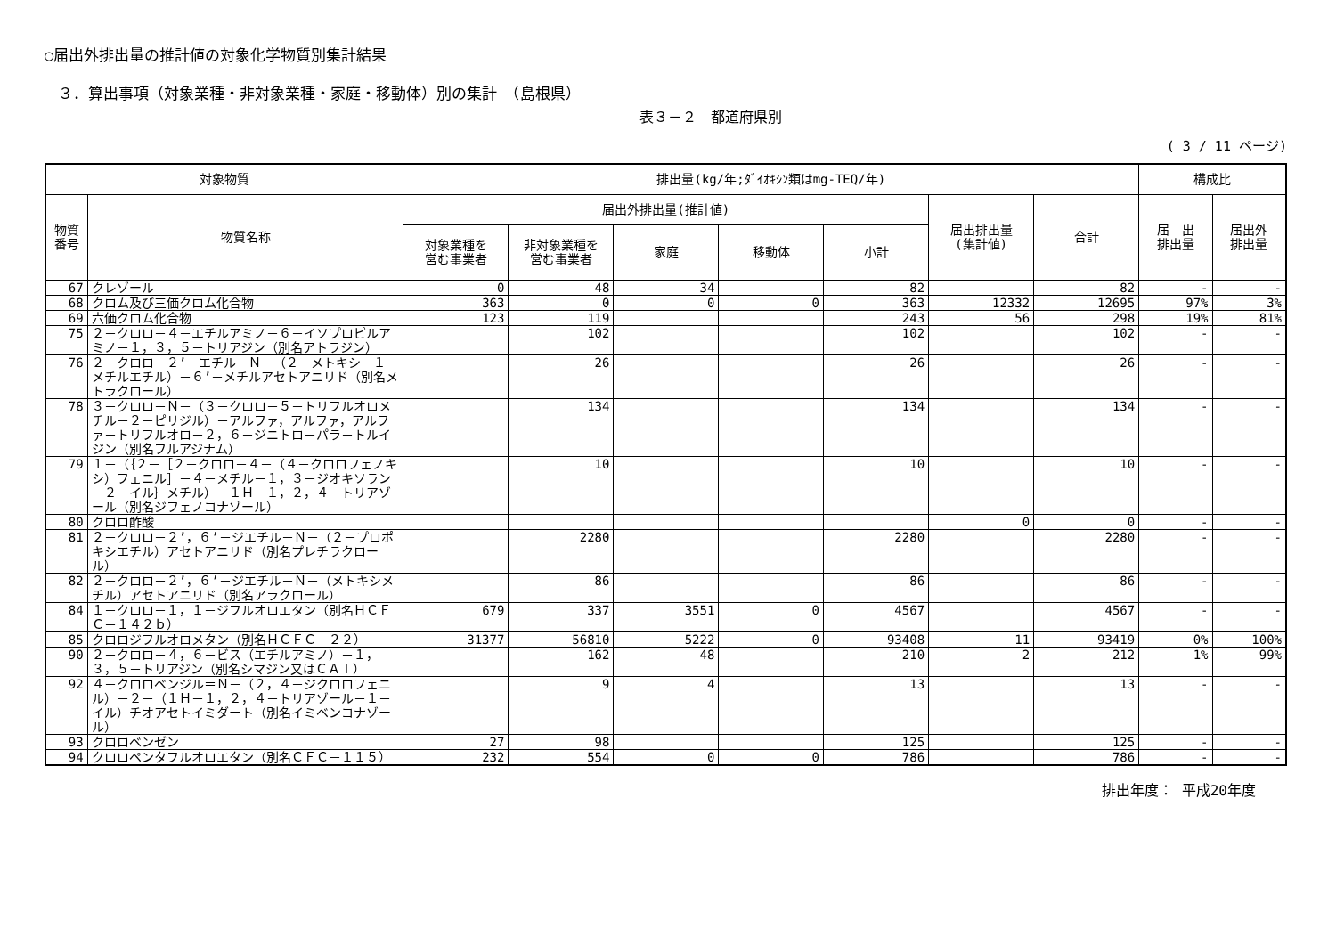○届出外排出量の推計値の対象化学物質別集計結果
３．算出事項（対象業種・非対象業種・家庭・移動体）別の集計　（島根県）
表３－２　都道府県別
( 3 / 11 ページ)
| 対象物質 | | 排出量(kg/年;ﾀﾞｲｵｷｼﾝ類はmg-TEQ/年) | | | | | | | 構成比 | |
| --- | --- | --- | --- | --- | --- | --- | --- | --- | --- | --- |
| 物質 番号 | 物質名称 | 届出外排出量(推計値) | | | | | 届出排出量 (集計値) | 合計 | 届 出 排出量 | 届出外 排出量 |
| | | 対象業種を 営む事業者 | 非対象業種を 営む事業者 | 家庭 | 移動体 | 小計 | | | | |
| 67 | クレゾール | 0 | 48 | 34 | | 82 | | 82 | - | - |
| 68 | クロム及び三価クロム化合物 | 363 | 0 | 0 | 0 | 363 | 12332 | 12695 | 97% | 3% |
| 69 | 六価クロム化合物 | 123 | 119 | | | 243 | 56 | 298 | 19% | 81% |
| 75 | ２－クロロ－４－エチルアミノ－６－イソプロピルアミノ－１，３，５－トリアジン（別名アトラジン） | | 102 | | | 102 | | 102 | - | - |
| 76 | ２－クロロ－２’－エチル－Ｎ－（２－メトキシ－１－メチルエチル）－６’－メチルアセトアニリド（別名メトラクロール） | | 26 | | | 26 | | 26 | - | - |
| 78 | ３－クロロ－Ｎ－（３－クロロ－５－トリフルオロメチル－２－ピリジル）－アルファ，アルファ，アルファ－トリフルオロ－２，６－ジニトロ－パラ－トルイジン（別名フルアジナム） | | 134 | | | 134 | | 134 | - | - |
| 79 | １－（｛２－［２－クロロ－４－（４－クロロフェノキシ）フェニル］－４－メチル－１，３－ジオキソラン－２－イル｝メチル）－１Ｈ－１，２，４－トリアゾール（別名ジフェノコナゾール） | | 10 | | | 10 | | 10 | - | - |
| 80 | クロロ酢酸 | | | | | | 0 | 0 | - | - |
| 81 | ２－クロロ－２’，６’－ジエチル－Ｎ－（２－プロポキシエチル）アセトアニリド（別名プレチラクロール） | | 2280 | | | 2280 | | 2280 | - | - |
| 82 | ２－クロロ－２’，６’－ジエチル－Ｎ－（メトキシメチル）アセトアニリド（別名アラクロール） | | 86 | | | 86 | | 86 | - | - |
| 84 | １－クロロ－１，１－ジフルオロエタン（別名ＨＣＦＣ－１４２ｂ） | 679 | 337 | 3551 | 0 | 4567 | | 4567 | - | - |
| 85 | クロロジフルオロメタン（別名ＨＣＦＣ－２２） | 31377 | 56810 | 5222 | 0 | 93408 | 11 | 93419 | 0% | 100% |
| 90 | ２－クロロ－４，６－ビス（エチルアミノ）－１，３，５－トリアジン（別名シマジン又はＣＡＴ） | | 162 | 48 | | 210 | 2 | 212 | 1% | 99% |
| 92 | ４－クロロベンジル＝Ｎ－（２，４－ジクロロフェニル）－２－（１Ｈ－１，２，４－トリアゾール－１－イル）チオアセトイミダート（別名イミベンコナゾール） | | 9 | 4 | | 13 | | 13 | - | - |
| 93 | クロロベンゼン | 27 | 98 | | | 125 | | 125 | - | - |
| 94 | クロロペンタフルオロエタン（別名ＣＦＣ－１１５） | 232 | 554 | 0 | 0 | 786 | | 786 | - | - |
排出年度： 平成20年度